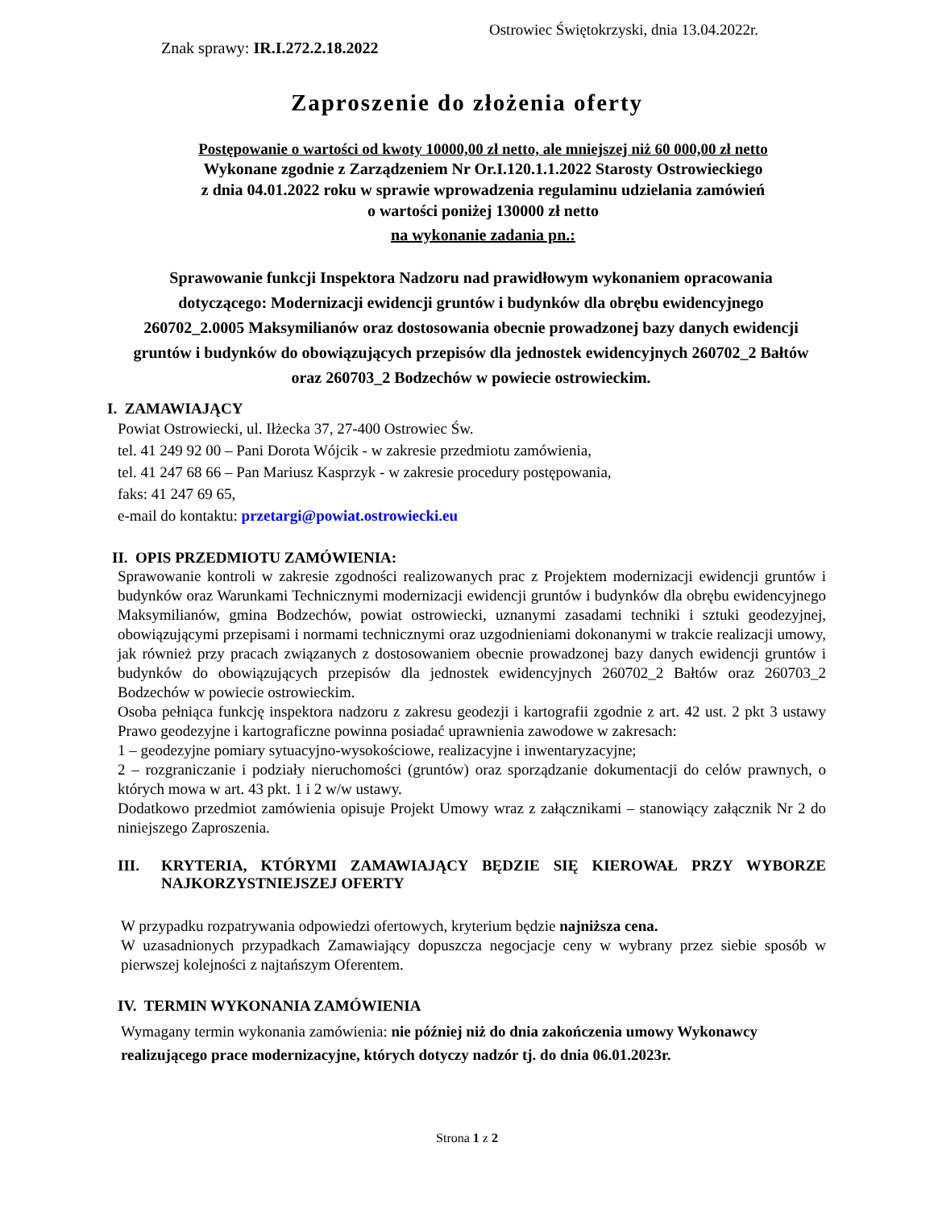Ostrowiec Świętokrzyski, dnia 13.04.2022r.
Znak sprawy: IR.I.272.2.18.2022
Zaproszenie do złożenia oferty
Postępowanie o wartości od kwoty 10000,00 zł netto, ale mniejszej niż 60 000,00 zł netto
Wykonane zgodnie z Zarządzeniem Nr Or.I.120.1.1.2022 Starosty Ostrowieckiego
z dnia 04.01.2022 roku w sprawie wprowadzenia regulaminu udzielania zamówień
o wartości poniżej 130000 zł netto
na wykonanie zadania pn.:
Sprawowanie funkcji Inspektora Nadzoru nad prawidłowym wykonaniem opracowania dotyczącego: Modernizacji ewidencji gruntów i budynków dla obrębu ewidencyjnego 260702_2.0005 Maksymilianów oraz dostosowania obecnie prowadzonej bazy danych ewidencji gruntów i budynków do obowiązujących przepisów dla jednostek ewidencyjnych 260702_2 Bałtów oraz 260703_2 Bodzechów w powiecie ostrowieckim.
I. ZAMAWIAJĄCY
Powiat Ostrowiecki, ul. Iłżecka 37, 27-400 Ostrowiec Św.
tel. 41 249 92 00 – Pani Dorota Wójcik - w zakresie przedmiotu zamówienia,
tel. 41 247 68 66 – Pan Mariusz Kasprzyk - w zakresie procedury postępowania,
faks: 41 247 69 65,
e-mail do kontaktu: przetargi@powiat.ostrowiecki.eu
II. OPIS PRZEDMIOTU ZAMÓWIENIA:
Sprawowanie kontroli w zakresie zgodności realizowanych prac z Projektem modernizacji ewidencji gruntów i budynków oraz Warunkami Technicznymi modernizacji ewidencji gruntów i budynków dla obrębu ewidencyjnego Maksymilianów, gmina Bodzechów, powiat ostrowiecki, uznanymi zasadami techniki i sztuki geodezyjnej, obowiązującymi przepisami i normami technicznymi oraz uzgodnieniami dokonanymi w trakcie realizacji umowy, jak również przy pracach związanych z dostosowaniem obecnie prowadzonej bazy danych ewidencji gruntów i budynków do obowiązujących przepisów dla jednostek ewidencyjnych 260702_2 Bałtów oraz 260703_2 Bodzechów w powiecie ostrowieckim.
Osoba pełniąca funkcję inspektora nadzoru z zakresu geodezji i kartografii zgodnie z art. 42 ust. 2 pkt 3 ustawy Prawo geodezyjne i kartograficzne powinna posiadać uprawnienia zawodowe w zakresach:
1 – geodezyjne pomiary sytuacyjno-wysokościowe, realizacyjne i inwentaryzacyjne;
2 – rozgraniczanie i podziały nieruchomości (gruntów) oraz sporządzanie dokumentacji do celów prawnych, o których mowa w art. 43 pkt. 1 i 2 w/w ustawy.
Dodatkowo przedmiot zamówienia opisuje Projekt Umowy wraz z załącznikami – stanowiący załącznik Nr 2 do niniejszego Zaproszenia.
III. KRYTERIA, KTÓRYMI ZAMAWIAJĄCY BĘDZIE SIĘ KIEROWAŁ PRZY WYBORZE NAJKORZYSTNIEJSZEJ OFERTY
W przypadku rozpatrywania odpowiedzi ofertowych, kryterium będzie najniższa cena.
W uzasadnionych przypadkach Zamawiający dopuszcza negocjacje ceny w wybrany przez siebie sposób w pierwszej kolejności z najtańszym Oferentem.
IV. TERMIN WYKONANIA ZAMÓWIENIA
Wymagany termin wykonania zamówienia: nie później niż do dnia zakończenia umowy Wykonawcy realizującego prace modernizacyjne, których dotyczy nadzór tj. do dnia 06.01.2023r.
Strona 1 z 2